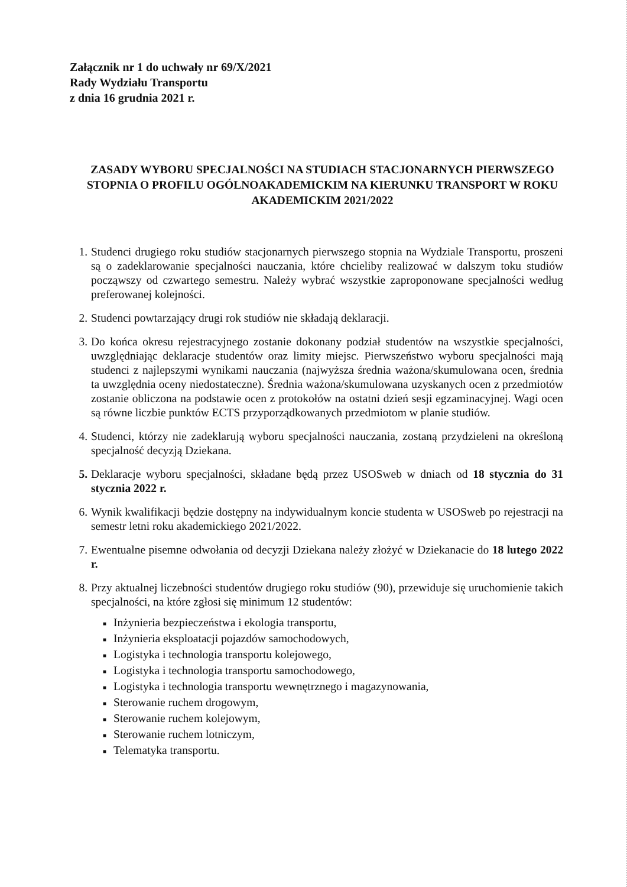Załącznik nr 1 do uchwały nr 69/X/2021
Rady Wydziału Transportu
z dnia 16 grudnia 2021 r.
ZASADY WYBORU SPECJALNOŚCI NA STUDIACH STACJONARNYCH PIERWSZEGO STOPNIA O PROFILU OGÓLNOAKADEMICKIM NA KIERUNKU TRANSPORT W ROKU AKADEMICKIM 2021/2022
1. Studenci drugiego roku studiów stacjonarnych pierwszego stopnia na Wydziale Transportu, proszeni są o zadeklarowanie specjalności nauczania, które chcieliby realizować w dalszym toku studiów począwszy od czwartego semestru. Należy wybrać wszystkie zaproponowane specjalności według preferowanej kolejności.
2. Studenci powtarzający drugi rok studiów nie składają deklaracji.
3. Do końca okresu rejestracyjnego zostanie dokonany podział studentów na wszystkie specjalności, uwzględniając deklaracje studentów oraz limity miejsc. Pierwszeństwo wyboru specjalności mają studenci z najlepszymi wynikami nauczania (najwyższa średnia ważona/skumulowana ocen, średnia ta uwzględnia oceny niedostateczne). Średnia ważona/skumulowana uzyskanych ocen z przedmiotów zostanie obliczona na podstawie ocen z protokołów na ostatni dzień sesji egzaminacyjnej. Wagi ocen są równe liczbie punktów ECTS przyporządkowanych przedmiotom w planie studiów.
4. Studenci, którzy nie zadeklarują wyboru specjalności nauczania, zostaną przydzieleni na określoną specjalność decyzją Dziekana.
5. Deklaracje wyboru specjalności, składane będą przez USOSweb w dniach od 18 stycznia do 31 stycznia 2022 r.
6. Wynik kwalifikacji będzie dostępny na indywidualnym koncie studenta w USOSweb po rejestracji na semestr letni roku akademickiego 2021/2022.
7. Ewentualne pisemne odwołania od decyzji Dziekana należy złożyć w Dziekanacie do 18 lutego 2022 r.
8. Przy aktualnej liczebności studentów drugiego roku studiów (90), przewiduje się uruchomienie takich specjalności, na które zgłosi się minimum 12 studentów:
■ Inżynieria bezpieczeństwa i ekologia transportu,
■ Inżynieria eksploatacji pojazdów samochodowych,
■ Logistyka i technologia transportu kolejowego,
■ Logistyka i technologia transportu samochodowego,
■ Logistyka i technologia transportu wewnętrznego i magazynowania,
■ Sterowanie ruchem drogowym,
■ Sterowanie ruchem kolejowym,
■ Sterowanie ruchem lotniczym,
■ Telematyka transportu.